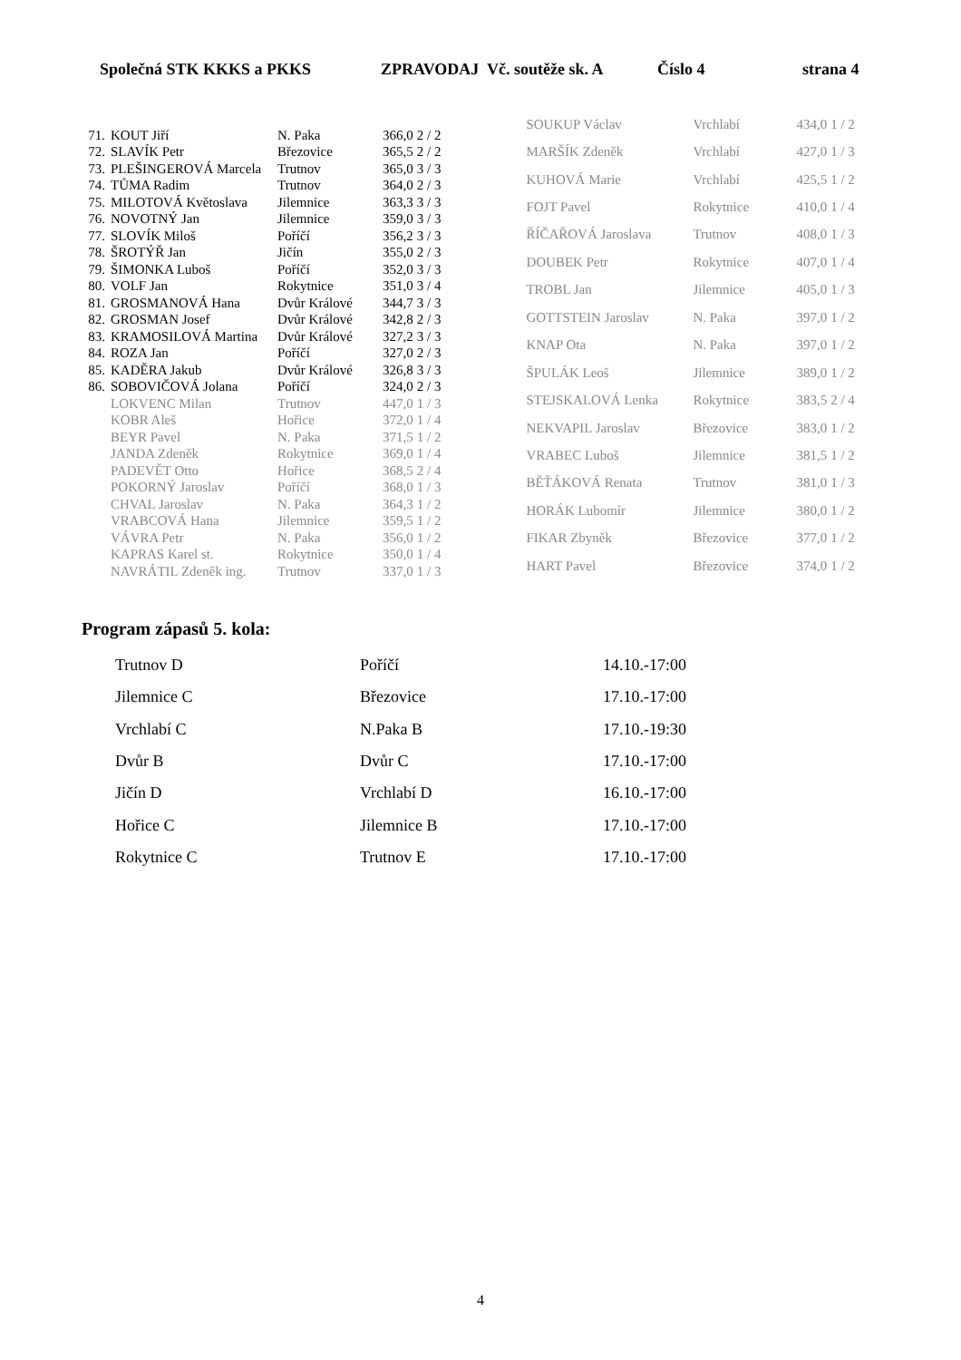Společná STK KKKS a PKKS ZPRAVODAJ Vč. soutěže sk. A Číslo 4 strana 4
| 71. | KOUT Jiří | N. Paka | 366,0 | 2 / 2 |
| 72. | SLAVÍK Petr | Březovice | 365,5 | 2 / 2 |
| 73. | PLEŠINGEROVÁ Marcela | Trutnov | 365,0 | 3 / 3 |
| 74. | TŮMA Radim | Trutnov | 364,0 | 2 / 3 |
| 75. | MILOTOVÁ Květoslava | Jilemnice | 363,3 | 3 / 3 |
| 76. | NOVOTNÝ Jan | Jilemnice | 359,0 | 3 / 3 |
| 77. | SLOVÍK Miloš | Poříčí | 356,2 | 3 / 3 |
| 78. | ŠROTÝŘ Jan | Jičín | 355,0 | 2 / 3 |
| 79. | ŠIMONKA Luboš | Poříčí | 352,0 | 3 / 3 |
| 80. | VOLF Jan | Rokytnice | 351,0 | 3 / 4 |
| 81. | GROSMANOVÁ Hana | Dvůr Králové | 344,7 | 3 / 3 |
| 82. | GROSMAN Josef | Dvůr Králové | 342,8 | 2 / 3 |
| 83. | KRAMOSILOVÁ Martina | Dvůr Králové | 327,2 | 3 / 3 |
| 84. | ROZA Jan | Poříčí | 327,0 | 2 / 3 |
| 85. | KADĚRA Jakub | Dvůr Králové | 326,8 | 3 / 3 |
| 86. | SOBOVIČOVÁ Jolana | Poříčí | 324,0 | 2 / 3 |
| | LOKVENC Milan | Trutnov | 447,0 | 1 / 3 |
| | KOBR Aleš | Hořice | 372,0 | 1 / 4 |
| | BEYR Pavel | N. Paka | 371,5 | 1 / 2 |
| | JANDA Zdeněk | Rokytnice | 369,0 | 1 / 4 |
| | PADEVĚT Otto | Hořice | 368,5 | 2 / 4 |
| | POKORNÝ Jaroslav | Poříčí | 368,0 | 1 / 3 |
| | CHVAL Jaroslav | N. Paka | 364,3 | 1 / 2 |
| | VRABCOVÁ Hana | Jilemnice | 359,5 | 1 / 2 |
| | VÁVRA Petr | N. Paka | 356,0 | 1 / 2 |
| | KAPRAS Karel st. | Rokytnice | 350,0 | 1 / 4 |
| | NAVRÁTIL Zdeněk ing. | Trutnov | 337,0 | 1 / 3 |
| SOUKUP Václav | Vrchlabí | 434,0 | 1 / 2 |
| MARŠÍK Zdeněk | Vrchlabí | 427,0 | 1 / 3 |
| KUHOVÁ Marie | Vrchlabí | 425,5 | 1 / 2 |
| FOJT Pavel | Rokytnice | 410,0 | 1 / 4 |
| ŘÍČAŘOVÁ Jaroslava | Trutnov | 408,0 | 1 / 3 |
| DOUBEK Petr | Rokytnice | 407,0 | 1 / 4 |
| TROBL Jan | Jilemnice | 405,0 | 1 / 3 |
| GOTTSTEIN Jaroslav | N. Paka | 397,0 | 1 / 2 |
| KNAP Ota | N. Paka | 397,0 | 1 / 2 |
| ŠPULÁK Leoš | Jilemnice | 389,0 | 1 / 2 |
| STEJSKALOVÁ Lenka | Rokytnice | 383,5 | 2 / 4 |
| NEKVAPIL Jaroslav | Březovice | 383,0 | 1 / 2 |
| VRABEC Luboš | Jilemnice | 381,5 | 1 / 2 |
| BĚŤÁKOVÁ Renata | Trutnov | 381,0 | 1 / 3 |
| HORÁK Lubomír | Jilemnice | 380,0 | 1 / 2 |
| FIKAR Zbyněk | Březovice | 377,0 | 1 / 2 |
| HART Pavel | Březovice | 374,0 | 1 / 2 |
Program zápasů 5. kola:
| Trutnov D | Poříčí | 14.10.-17:00 |
| Jilemnice C | Březovice | 17.10.-17:00 |
| Vrchlabí C | N.Paka B | 17.10.-19:30 |
| Dvůr B | Dvůr C | 17.10.-17:00 |
| Jičín D | Vrchlabí D | 16.10.-17:00 |
| Hořice C | Jilemnice B | 17.10.-17:00 |
| Rokytnice C | Trutnov E | 17.10.-17:00 |
4